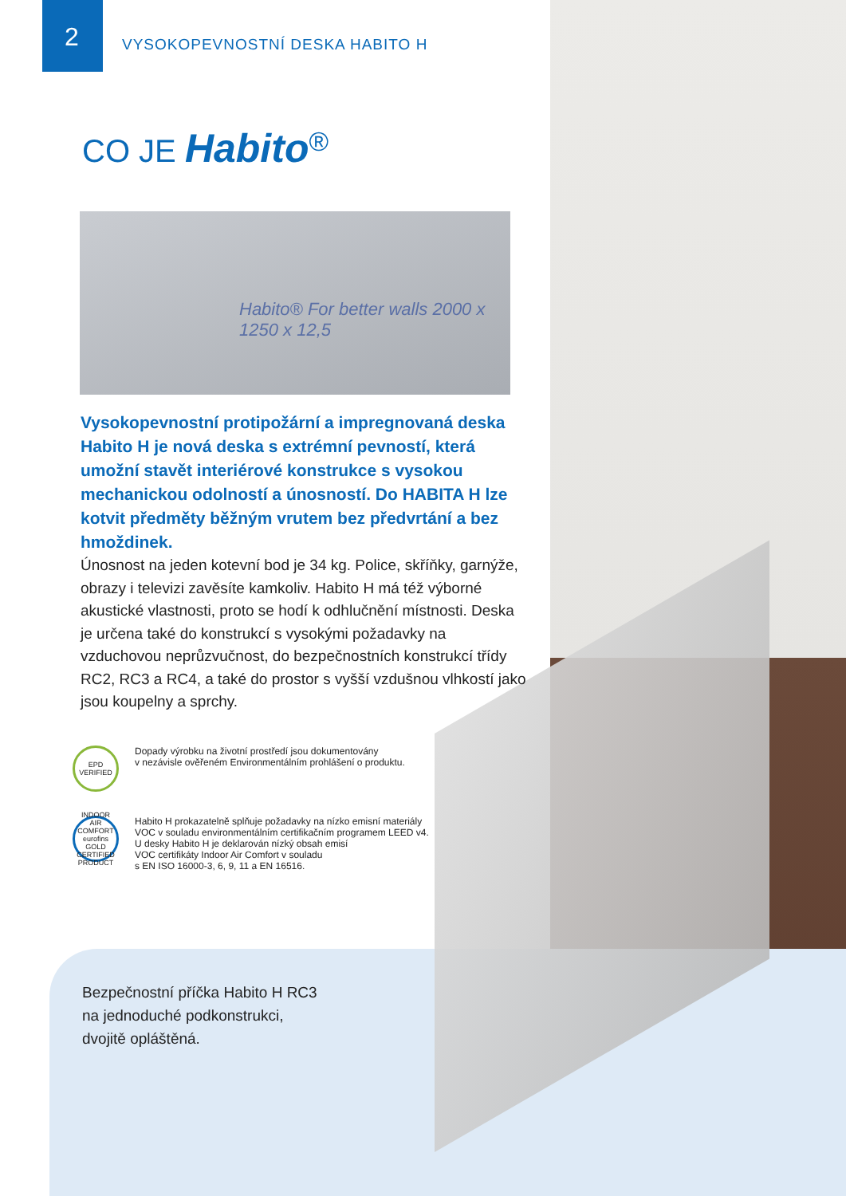2
VYSOKOPEVNOSTNÍ DESKA HABITO H
CO JE Habito<sup>®</sup>
Habito® For better walls 2000 x 1250 x 12,5
Vysokopevnostní protipožární a impregnovaná deska Habito H je nová deska s extrémní pevností, která umožní stavět interiérové konstrukce s vysokou mechanickou odolností a únosností. Do HABITA H lze kotvit předměty běžným vrutem bez předvrtání a bez hmoždinek.
Únosnost na jeden kotevní bod je 34 kg. Police, skříňky, garnýže, obrazy i televizi zavěsíte kamkoliv. Habito H má též výborné akustické vlastnosti, proto se hodí k odhlučnění místnosti. Deska je určena také do konstrukcí s vysokými požadavky na vzduchovou neprůzvučnost, do bezpečnostních konstrukcí třídy RC2, RC3 a RC4, a také do prostor s vyšší vzdušnou vlhkostí jako jsou koupelny a sprchy.
EPD VERIFIED
Dopady výrobku na životní prostředí jsou dokumentovány
v nezávisle ověřeném Environmentálním prohlášení o produktu.
INDOOR AIR COMFORT eurofins GOLD CERTIFIED PRODUCT
Habito H prokazatelně splňuje požadavky na nízko emisní materiály
VOC v souladu environmentálním certifikačním programem LEED v4.
U desky Habito H je deklarován nízký obsah emisí
VOC certifikáty Indoor Air Comfort v souladu
s EN ISO 16000-3, 6, 9, 11 a EN 16516.
Bezpečnostní příčka Habito H RC3
na jednoduché podkonstrukci,
dvojitě opláštěná.